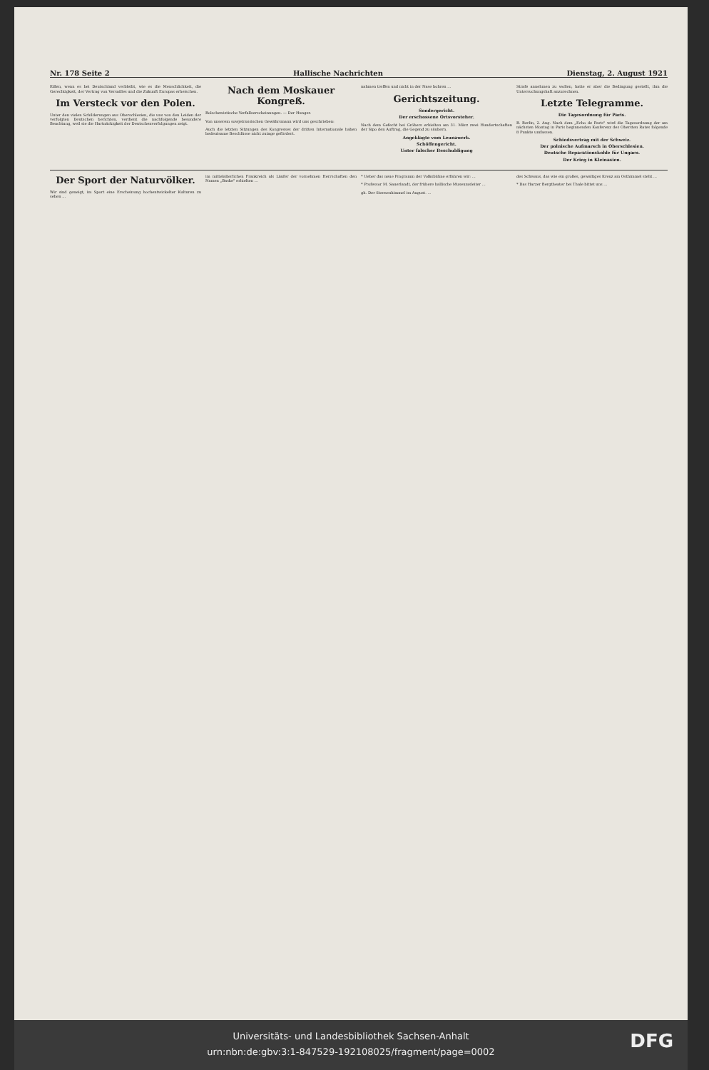Nr. 178 Seite 2 Hallische Nachrichten Dienstag, 2. August 1921
füllen, wenn es bei Deutschland verbleibt, wie es die Menschlichkeit, die Gerechtigkeit, der Vertrag von Versailles und die Zukunft Europas erheischen.
Im Versteck vor den Polen.
Unter den vielen Schilderungen aus Oberschlesien, die uns von den Leiden der verfolgten Deutschen berichten, verdient die nachfolgende besondere Beachtung, weil sie die Hartnäckigkeit der Deutschenverfolgungen zeigt.
Nach dem Moskauer Kongreß.
Bolschewistische Verfallserscheinungen. — Der Hunger.
Von unserem sowjetrussischen Gewährsmann wird uns geschrieben:
Auch die letzten Sitzungen des Kongresses der dritten Internationale haben bedeutsame Beschlüsse nicht zutage gefördert.
nahmen treffen und nicht in der Nase bohren ...
Gerichtszeitung.
Sondergericht.
Der erschossene Ortsvorsteher.
Nach dem Gefecht bei Gröbers erhielten am 31. März zwei Hundertschaften der Sipo den Auftrag, die Gegend zu säubern.
Angeklagte vom Leunawerk.
Schöffengericht.
Unter falscher Beschuldigung
Strafe annehmen zu wollen, hatte er aber die Bedingung gestellt, ihm die Untersuchungshaft anzurechnen.
Letzte Telegramme.
Die Tagesordnung für Paris.
B. Berlin, 2. Aug. Nach dem „Echo de Paris" wird die Tagesordnung der am nächsten Montag in Paris beginnenden Konferenz des Obersten Rates folgende 8 Punkte umfassen.
Schiedsvertrag mit der Schweiz.
Der polnische Aufmarsch in Oberschlesien.
Deutsche Reparationskohle für Ungarn.
Der Krieg in Kleinasien.
Der Sport der Naturvölker.
Wir sind geneigt, im Sport eine Erscheinung hochentwickelter Kulturen zu sehen ...
im mittelalterlichen Frankreich als Läufer der vornehmen Herrschaften den Namen „Baske" erhielten ...
* Ueber das neue Programm der Volksbühne erfahren wir: ...
* Professor M. Sauerlandt, der frühere hallische Museumsleiter ...
gh. Der Sternenhimmel im August. ...
des Schwans, das wie ein großes, gewaltiges Kreuz am Osthimmel steht ...
* Das Harzer Bergtheater bei Thale bittet uns ...
Universitäts- und Landesbibliothek Sachsen-Anhalt
urn:nbn:de:gbv:3:1-847529-192108025/fragment/page=0002
DFG